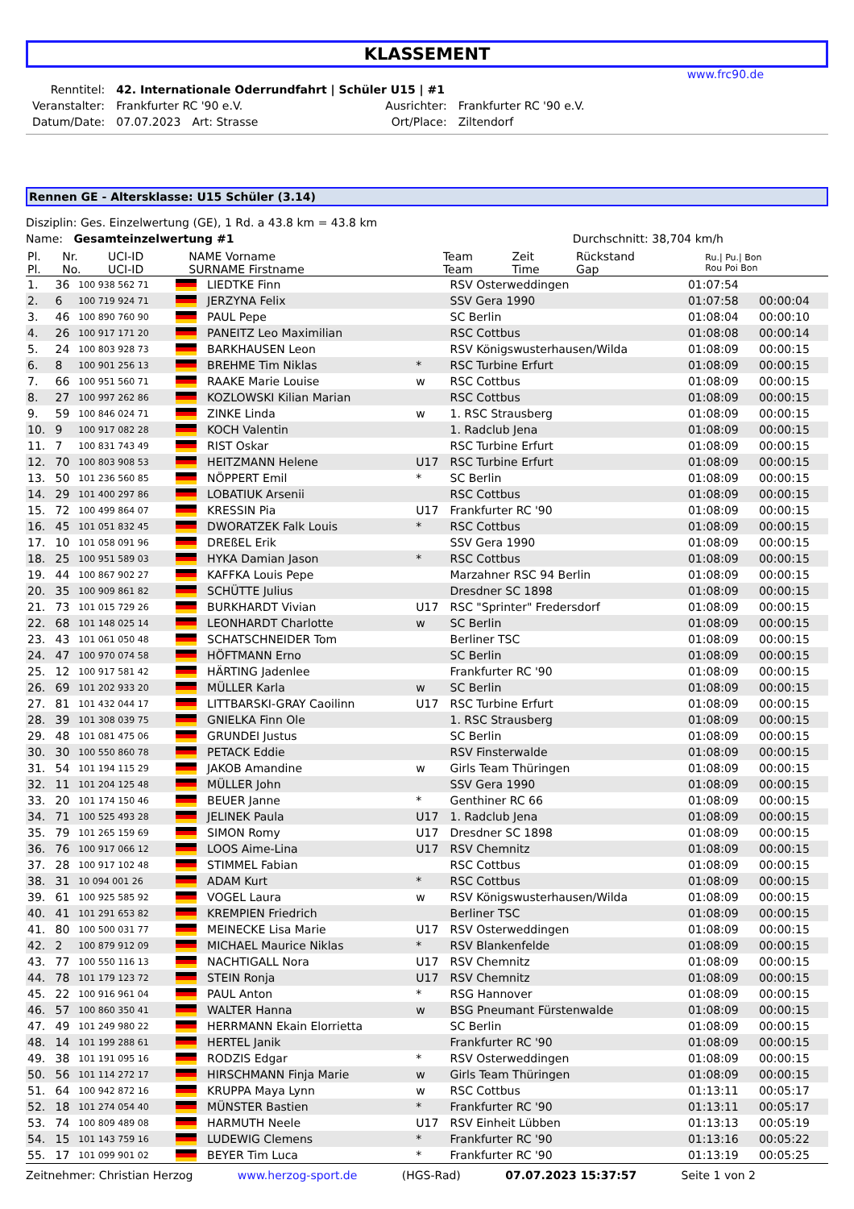KLASSEMENT
www.frc90.de
| Renntitel: | 42. Internationale Oderrundfahrt / Schüler U15 / #1 | | | |
| Veranstalter: | Frankfurter RC '90 e.V. | | Ausrichter: | Frankfurter RC '90 e.V. |
| Datum/Date: | 07.07.2023 | Art: Strasse | Ort/Place: | Ziltendorf |
Rennen GE - Altersklasse: U15 Schüler (3.14)
Disziplin: Ges. Einzelwertung (GE), 1 Rd. a 43.8 km = 43.8 km
Name: Gesamteinzelwertung #1 Durchschnitt: 38,704 km/h
| Pl. Pl. | Nr. No. | UCI-ID UCI-ID | NAME Vorname SURNAME Firstname | | Team Team | Zeit Time | Rückstand Gap | Ru./ Pu./ Bon Rou Poi Bon |
| --- | --- | --- | --- | --- | --- | --- | --- | --- |
| 1. | 36 | 100 938 562 71 | | LIEDTKE Finn | | RSV Osterweddingen | 01:07:54 | |
| 2. | 6 | 100 719 924 71 | | JERZYNA Felix | | SSV Gera 1990 | 01:07:58 | 00:00:04 |
| 3. | 46 | 100 890 760 90 | | PAUL Pepe | | SC Berlin | 01:08:04 | 00:00:10 |
| 4. | 26 | 100 917 171 20 | | PANEITZ Leo Maximilian | | RSC Cottbus | 01:08:08 | 00:00:14 |
| 5. | 24 | 100 803 928 73 | | BARKHAUSEN Leon | | RSV Königswusterhausen/Wilda | 01:08:09 | 00:00:15 |
| 6. | 8 | 100 901 256 13 | | BREHME Tim Niklas | * | RSC Turbine Erfurt | 01:08:09 | 00:00:15 |
| 7. | 66 | 100 951 560 71 | | RAAKE Marie Louise | w | RSC Cottbus | 01:08:09 | 00:00:15 |
| 8. | 27 | 100 997 262 86 | | KOZLOWSKI Kilian Marian | | RSC Cottbus | 01:08:09 | 00:00:15 |
| 9. | 59 | 100 846 024 71 | | ZINKE Linda | w | 1. RSC Strausberg | 01:08:09 | 00:00:15 |
| 10. | 9 | 100 917 082 28 | | KOCH Valentin | | 1. Radclub Jena | 01:08:09 | 00:00:15 |
| 11. | 7 | 100 831 743 49 | | RIST Oskar | | RSC Turbine Erfurt | 01:08:09 | 00:00:15 |
| 12. | 70 | 100 803 908 53 | | HEITZMANN Helene | U17 | RSC Turbine Erfurt | 01:08:09 | 00:00:15 |
| 13. | 50 | 101 236 560 85 | | NÖPPERT Emil | * | SC Berlin | 01:08:09 | 00:00:15 |
| 14. | 29 | 101 400 297 86 | | LOBATIUK Arsenii | | RSC Cottbus | 01:08:09 | 00:00:15 |
| 15. | 72 | 100 499 864 07 | | KRESSIN Pia | U17 | Frankfurter RC '90 | 01:08:09 | 00:00:15 |
| 16. | 45 | 101 051 832 45 | | DWORATZEK Falk Louis | * | RSC Cottbus | 01:08:09 | 00:00:15 |
| 17. | 10 | 101 058 091 96 | | DREßEL Erik | | SSV Gera 1990 | 01:08:09 | 00:00:15 |
| 18. | 25 | 100 951 589 03 | | HYKA Damian Jason | * | RSC Cottbus | 01:08:09 | 00:00:15 |
| 19. | 44 | 100 867 902 27 | | KAFFKA Louis Pepe | | Marzahner RSC 94 Berlin | 01:08:09 | 00:00:15 |
| 20. | 35 | 100 909 861 82 | | SCHÜTTE Julius | | Dresdner SC 1898 | 01:08:09 | 00:00:15 |
| 21. | 73 | 101 015 729 26 | | BURKHARDT Vivian | U17 | RSC "Sprinter" Fredersdorf | 01:08:09 | 00:00:15 |
| 22. | 68 | 101 148 025 14 | | LEONHARDT Charlotte | w | SC Berlin | 01:08:09 | 00:00:15 |
| 23. | 43 | 101 061 050 48 | | SCHATSCHNEIDER Tom | | Berliner TSC | 01:08:09 | 00:00:15 |
| 24. | 47 | 100 970 074 58 | | HÖFTMANN Erno | | SC Berlin | 01:08:09 | 00:00:15 |
| 25. | 12 | 100 917 581 42 | | HÄRTING Jadenlee | | Frankfurter RC '90 | 01:08:09 | 00:00:15 |
| 26. | 69 | 101 202 933 20 | | MÜLLER Karla | w | SC Berlin | 01:08:09 | 00:00:15 |
| 27. | 81 | 101 432 044 17 | | LITTBARSKI-GRAY Caoilinn | U17 | RSC Turbine Erfurt | 01:08:09 | 00:00:15 |
| 28. | 39 | 101 308 039 75 | | GNIELKA Finn Ole | | 1. RSC Strausberg | 01:08:09 | 00:00:15 |
| 29. | 48 | 101 081 475 06 | | GRUNDEI Justus | | SC Berlin | 01:08:09 | 00:00:15 |
| 30. | 30 | 100 550 860 78 | | PETACK Eddie | | RSV Finsterwalde | 01:08:09 | 00:00:15 |
| 31. | 54 | 101 194 115 29 | | JAKOB Amandine | w | Girls Team Thüringen | 01:08:09 | 00:00:15 |
| 32. | 11 | 101 204 125 48 | | MÜLLER John | | SSV Gera 1990 | 01:08:09 | 00:00:15 |
| 33. | 20 | 101 174 150 46 | | BEUER Janne | * | Genthiner RC 66 | 01:08:09 | 00:00:15 |
| 34. | 71 | 100 525 493 28 | | JELINEK Paula | U17 | 1. Radclub Jena | 01:08:09 | 00:00:15 |
| 35. | 79 | 101 265 159 69 | | SIMON Romy | U17 | Dresdner SC 1898 | 01:08:09 | 00:00:15 |
| 36. | 76 | 100 917 066 12 | | LOOS Aime-Lina | U17 | RSV Chemnitz | 01:08:09 | 00:00:15 |
| 37. | 28 | 100 917 102 48 | | STIMMEL Fabian | | RSC Cottbus | 01:08:09 | 00:00:15 |
| 38. | 31 | 10 094 001 26 | | ADAM Kurt | * | RSC Cottbus | 01:08:09 | 00:00:15 |
| 39. | 61 | 100 925 585 92 | | VOGEL Laura | w | RSV Königswusterhausen/Wilda | 01:08:09 | 00:00:15 |
| 40. | 41 | 101 291 653 82 | | KREMPIEN Friedrich | | Berliner TSC | 01:08:09 | 00:00:15 |
| 41. | 80 | 100 500 031 77 | | MEINECKE Lisa Marie | U17 | RSV Osterweddingen | 01:08:09 | 00:00:15 |
| 42. | 2 | 100 879 912 09 | | MICHAEL Maurice Niklas | * | RSV Blankenfelde | 01:08:09 | 00:00:15 |
| 43. | 77 | 100 550 116 13 | | NACHTIGALL Nora | U17 | RSV Chemnitz | 01:08:09 | 00:00:15 |
| 44. | 78 | 101 179 123 72 | | STEIN Ronja | U17 | RSV Chemnitz | 01:08:09 | 00:00:15 |
| 45. | 22 | 100 916 961 04 | | PAUL Anton | * | RSG Hannover | 01:08:09 | 00:00:15 |
| 46. | 57 | 100 860 350 41 | | WALTER Hanna | w | BSG Pneumant Fürstenwalde | 01:08:09 | 00:00:15 |
| 47. | 49 | 101 249 980 22 | | HERRMANN Ekain Elorrietta | | SC Berlin | 01:08:09 | 00:00:15 |
| 48. | 14 | 101 199 288 61 | | HERTEL Janik | | Frankfurter RC '90 | 01:08:09 | 00:00:15 |
| 49. | 38 | 101 191 095 16 | | RODZIS Edgar | * | RSV Osterweddingen | 01:08:09 | 00:00:15 |
| 50. | 56 | 101 114 272 17 | | HIRSCHMANN Finja Marie | w | Girls Team Thüringen | 01:08:09 | 00:00:15 |
| 51. | 64 | 100 942 872 16 | | KRUPPA Maya Lynn | w | RSC Cottbus | 01:13:11 | 00:05:17 |
| 52. | 18 | 101 274 054 40 | | MÜNSTER Bastien | * | Frankfurter RC '90 | 01:13:11 | 00:05:17 |
| 53. | 74 | 100 809 489 08 | | HARMUTH Neele | U17 | RSV Einheit Lübben | 01:13:13 | 00:05:19 |
| 54. | 15 | 101 143 759 16 | | LUDEWIG Clemens | * | Frankfurter RC '90 | 01:13:16 | 00:05:22 |
| 55. | 17 | 101 099 901 02 | | BEYER Tim Luca | * | Frankfurter RC '90 | 01:13:19 | 00:05:25 |
Zeitnehmer: Christian Herzog www.herzog-sport.de (HGS-Rad) 07.07.2023 15:37:57 Seite 1 von 2